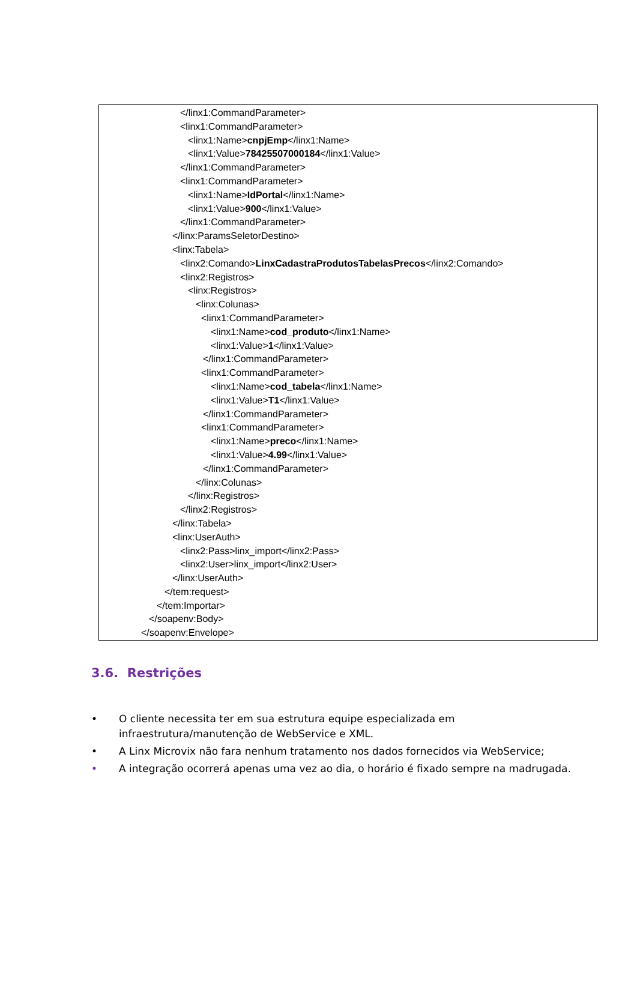</linx1:CommandParameter>
<linx1:CommandParameter>
<linx1:Name>cnpjEmp</linx1:Name>
<linx1:Value>78425507000184</linx1:Value>
</linx1:CommandParameter>
<linx1:CommandParameter>
<linx1:Name>IdPortal</linx1:Name>
<linx1:Value>900</linx1:Value>
</linx1:CommandParameter>
</linx:ParamsSeletorDestino>
<linx:Tabela>
<linx2:Comando>LinxCadastraProdutosTabelasPrecos</linx2:Comando>
<linx2:Registros>
<linx:Registros>
<linx:Colunas>
<linx1:CommandParameter>
<linx1:Name>cod_produto</linx1:Name>
<linx1:Value>1</linx1:Value>
</linx1:CommandParameter>
<linx1:CommandParameter>
<linx1:Name>cod_tabela</linx1:Name>
<linx1:Value>T1</linx1:Value>
</linx1:CommandParameter>
<linx1:CommandParameter>
<linx1:Name>preco</linx1:Name>
<linx1:Value>4.99</linx1:Value>
</linx1:CommandParameter>
</linx:Colunas>
</linx:Registros>
</linx2:Registros>
</linx:Tabela>
<linx:UserAuth>
<linx2:Pass>linx_import</linx2:Pass>
<linx2:User>linx_import</linx2:User>
</linx:UserAuth>
</tem:request>
</tem:Importar>
</soapenv:Body>
</soapenv:Envelope>
3.6. Restrições
• O cliente necessita ter em sua estrutura equipe especializada em infraestrutura/manutenção de WebService e XML.
• A Linx Microvix não fara nenhum tratamento nos dados fornecidos via WebService;
• A integração ocorrerá apenas uma vez ao dia, o horário é fixado sempre na madrugada.